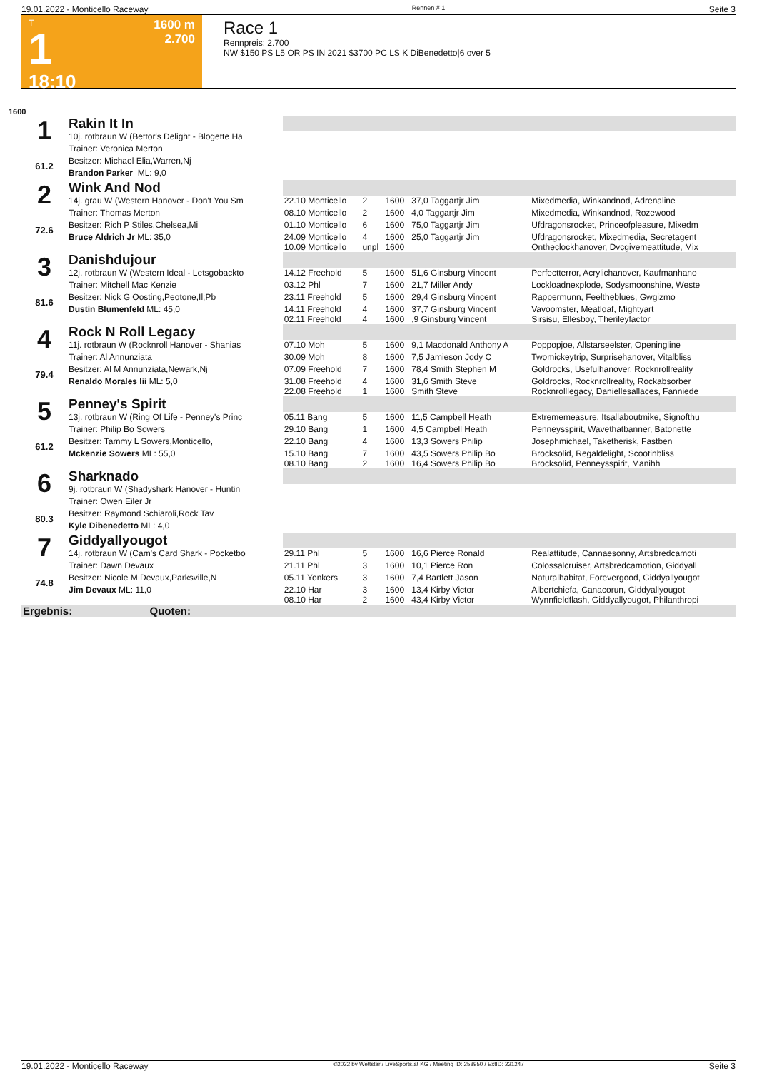19.01.2022 - Monticello Raceway Rennen # 1 Seite 3
T
1
18:10
1600 m
2.700
Race 1
Rennpreis: 2.700
NW $150 PS L5 OR PS IN 2021 $3700 PC LS K DiBenedetto|6 over 5
1600
| 1 61.2 | Rakin It In | | | | | |
| | 10j. rotbraun W (Bettor's Delight - Blogette Ha | | | | | |
| | Trainer: Veronica Merton | | | | | |
| | Besitzer: Michael Elia,Warren,Nj | | | | | |
| | Brandon Parker ML: 9,0 | | | | | |
| 2 72.6 | Wink And Nod | | | | | |
| | 14j. grau W (Western Hanover - Don't You Sm | 22.10 Monticello | 2 | 1600 | 37,0 Taggartjr Jim | Mixedmedia, Winkandnod, Adrenaline |
| | Trainer: Thomas Merton | 08.10 Monticello | 2 | 1600 | 4,0 Taggartjr Jim | Mixedmedia, Winkandnod, Rozewood |
| | Besitzer: Rich P Stiles,Chelsea,Mi | 01.10 Monticello | 6 | 1600 | 75,0 Taggartjr Jim | Ufdragonsrocket, Princeofpleasure, Mixedm |
| | Bruce Aldrich Jr ML: 35,0 | 24.09 Monticello 10.09 Monticello | 4 unpl | 1600 1600 | 25,0 Taggartjr Jim | Ufdragonsrocket, Mixedmedia, Secretagent Ontheclockhanover, Dvcgivemeattitude, Mix |
| 3 81.6 | Danishdujour | | | | | |
| | 12j. rotbraun W (Western Ideal - Letsgobackto | 14.12 Freehold | 5 | 1600 | 51,6 Ginsburg Vincent | Perfectterror, Acrylichanover, Kaufmanhano |
| | Trainer: Mitchell Mac Kenzie | 03.12 Phl | 7 | 1600 | 21,7 Miller Andy | Lockloadnexplode, Sodysmoonshine, Weste |
| | Besitzer: Nick G Oosting,Peotone,Il;Pb | 23.11 Freehold | 5 | 1600 | 29,4 Ginsburg Vincent | Rappermunn, Feelthebluеs, Gwgizmo |
| | Dustin Blumenfeld ML: 45,0 | 14.11 Freehold 02.11 Freehold | 4 4 | 1600 1600 | 37,7 Ginsburg Vincent ,9 Ginsburg Vincent | Vavoomster, Meatloaf, Mightyart Sirsisu, Ellesboy, Therileyfactor |
| 4 79.4 | Rock N Roll Legacy | | | | | |
| | 11j. rotbraun W (Rocknroll Hanover - Shanias | 07.10 Moh | 5 | 1600 | 9,1 Macdonald Anthony A | Poppopjoe, Allstarseelster, Openingline |
| | Trainer: Al Annunziata | 30.09 Moh | 8 | 1600 | 7,5 Jamieson Jody C | Twomickeytrip, Surprisehanover, Vitalbliss |
| | Besitzer: Al M Annunziata,Newark,Nj | 07.09 Freehold | 7 | 1600 | 78,4 Smith Stephen M | Goldrocks, Usefulhanover, Rocknrollreality |
| | Renaldo Morales Iii ML: 5,0 | 31.08 Freehold 22.08 Freehold | 4 1 | 1600 1600 | 31,6 Smith Steve Smith Steve | Goldrocks, Rocknrollreality, Rockabsorber Rocknrolllegacy, Daniellesallaces, Fanniede |
| 5 61.2 | Penney's Spirit | | | | | |
| | 13j. rotbraun W (Ring Of Life - Penney's Princ | 05.11 Bang | 5 | 1600 | 11,5 Campbell Heath | Extrememeasure, Itsallaboutmike, Signofthu |
| | Trainer: Philip Bo Sowers | 29.10 Bang | 1 | 1600 | 4,5 Campbell Heath | Penneysspirit, Wavethatbanner, Batonette |
| | Besitzer: Tammy L Sowers,Monticello, | 22.10 Bang | 4 | 1600 | 13,3 Sowers Philip | Josephmichael, Taketherisk, Fastben |
| | Mckenzie Sowers ML: 55,0 | 15.10 Bang 08.10 Bang | 7 2 | 1600 1600 | 43,5 Sowers Philip Bo 16,4 Sowers Philip Bo | Brocksolid, Regaldelight, Scootinbliss Brocksolid, Penneysspirit, Manihh |
| 6 80.3 | Sharknado | | | | | |
| | 9j. rotbraun W (Shadyshark Hanover - Huntin | | | | | |
| | Trainer: Owen Eiler Jr | | | | | |
| | Besitzer: Raymond Schiaroli,Rock Tav | | | | | |
| | Kyle Dibenedetto ML: 4,0 | | | | | |
| 7 74.8 | Giddyallyougot | | | | | |
| | 14j. rotbraun W (Cam's Card Shark - Pocketbo | 29.11 Phl | 5 | 1600 | 16,6 Pierce Ronald | Realattitude, Cannaesonny, Artsbredcamoti |
| | Trainer: Dawn Devaux | 21.11 Phl | 3 | 1600 | 10,1 Pierce Ron | Colossalcruiser, Artsbredcamotion, Giddyall |
| | Besitzer: Nicole M Devaux,Parksville,N | 05.11 Yonkers | 3 | 1600 | 7,4 Bartlett Jason | Naturalhabitat, Forevergood, Giddyallyougot |
| | Jim Devaux ML: 11,0 | 22.10 Har 08.10 Har | 3 2 | 1600 1600 | 13,4 Kirby Victor 43,4 Kirby Victor | Albertchiefa, Canacorun, Giddyallyougot Wynnfieldflash, Giddyallyougot, Philanthropi |
| Ergebnis: Quoten: | | | | | | |
19.01.2022 - Monticello Raceway ©2022 by Wettstar / LiveSports.at KG / Meeting ID: 258950 / ExtID: 221247 Seite 3